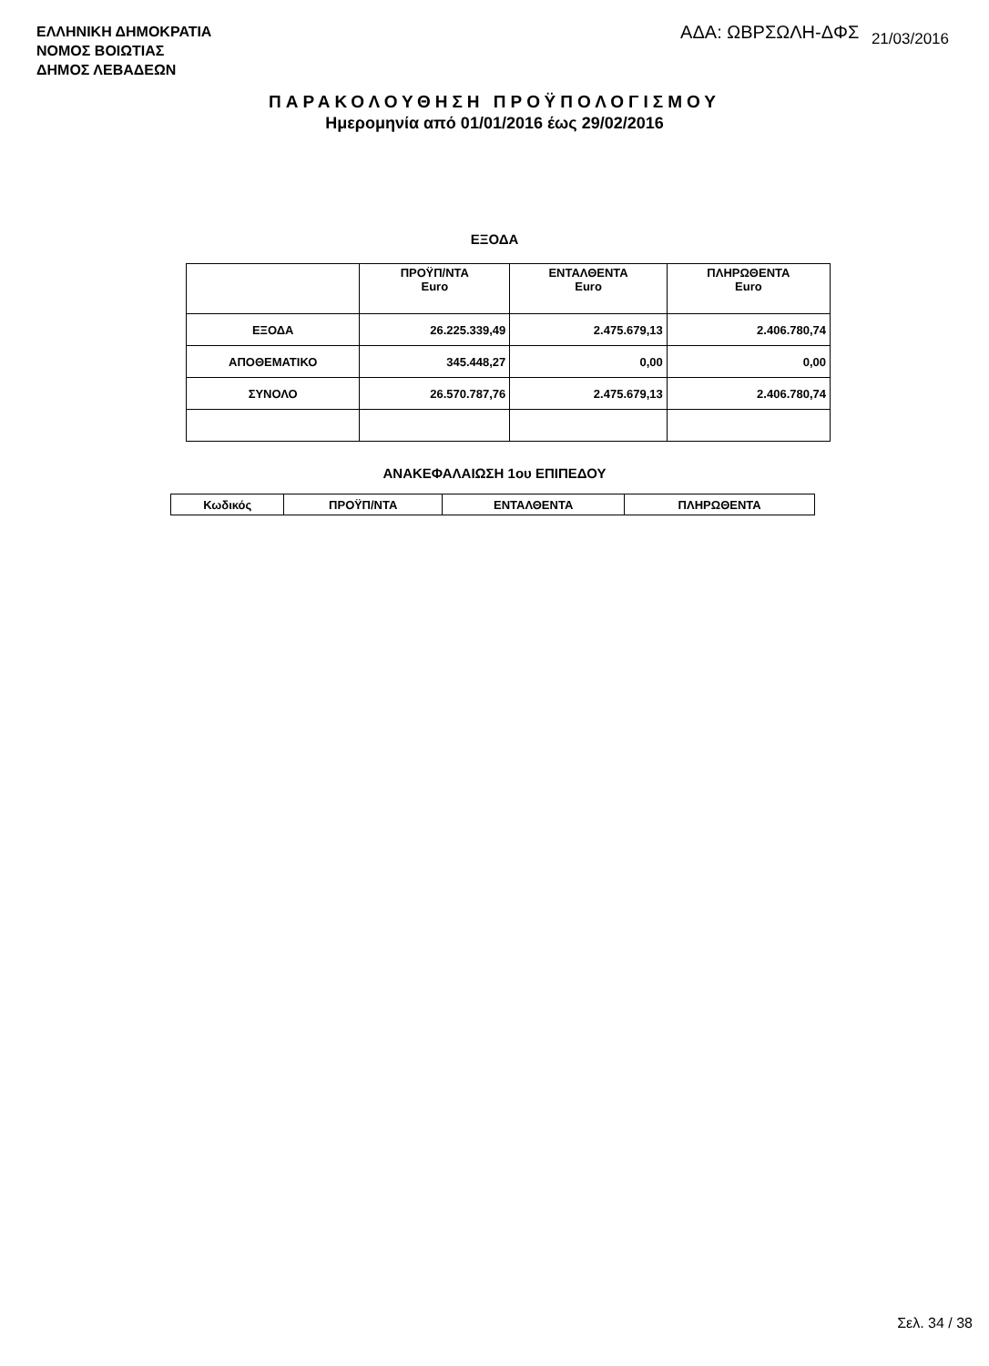ΕΛΛΗΝΙΚΗ ΔΗΜΟΚΡΑΤΙΑ
ΝΟΜΟΣ ΒΟΙΩΤΙΑΣ
ΔΗΜΟΣ ΛΕΒΑΔΕΩΝ
ΑΔΑ: ΩΒΡΣΩΛΗ-ΔΦΣ 21/03/2016
ΠΑΡΑΚΟΛΟΥΘΗΣΗ ΠΡΟΫΠΟΛΟΓΙΣΜΟΥ
Ημερομηνία από 01/01/2016 έως 29/02/2016
ΕΞΟΔΑ
| | ΠΡΟΫΠ/ΝΤΑ Euro | ΕΝΤΑΛΘΕΝΤΑ Euro | ΠΛΗΡΩΘΕΝΤΑ Euro |
| --- | --- | --- | --- |
| ΕΞΟΔΑ | 26.225.339,49 | 2.475.679,13 | 2.406.780,74 |
| ΑΠΟΘΕΜΑΤΙΚΟ | 345.448,27 | 0,00 | 0,00 |
| ΣΥΝΟΛΟ | 26.570.787,76 | 2.475.679,13 | 2.406.780,74 |
ΑΝΑΚΕΦΑΛΑΙΩΣΗ 1ου ΕΠΙΠΕΔΟΥ
| Κωδικός | ΠΡΟΫΠ/ΝΤΑ | ΕΝΤΑΛΘΕΝΤΑ | ΠΛΗΡΩΘΕΝΤΑ |
| --- | --- | --- | --- |
Σελ. 34 / 38